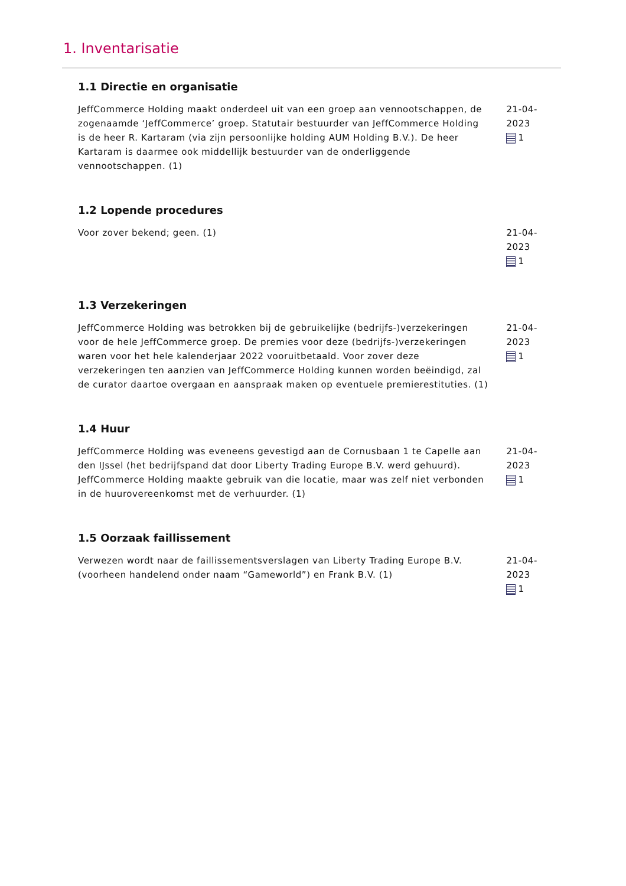1. Inventarisatie
1.1 Directie en organisatie
JeffCommerce Holding maakt onderdeel uit van een groep aan vennootschappen, de zogenaamde ‘JeffCommerce’ groep. Statutair bestuurder van JeffCommerce Holding is de heer R. Kartaram (via zijn persoonlijke holding AUM Holding B.V.). De heer Kartaram is daarmee ook middellijk bestuurder van de onderliggende vennootschappen. (1)
21-04-2023
1
1.2 Lopende procedures
Voor zover bekend; geen. (1) 21-04-2023
1
1.3 Verzekeringen
JeffCommerce Holding was betrokken bij de gebruikelijke (bedrijfs-)verzekeringen voor de hele JeffCommerce groep. De premies voor deze (bedrijfs-)verzekeringen waren voor het hele kalenderjaar 2022 vooruitbetaald. Voor zover deze verzekeringen ten aanzien van JeffCommerce Holding kunnen worden beëindigd, zal de curator daartoe overgaan en aanspraak maken op eventuele premierestituties. (1)
21-04-2023
1
1.4 Huur
JeffCommerce Holding was eveneens gevestigd aan de Cornusbaan 1 te Capelle aan den IJssel (het bedrijfspand dat door Liberty Trading Europe B.V. werd gehuurd). JeffCommerce Holding maakte gebruik van die locatie, maar was zelf niet verbonden in de huurovereenkomst met de verhuurder. (1)
21-04-2023
1
1.5 Oorzaak faillissement
Verwezen wordt naar de faillissementsverslagen van Liberty Trading Europe B.V. (voorheen handelend onder naam “Gameworld”) en Frank B.V. (1)
21-04-2023
1